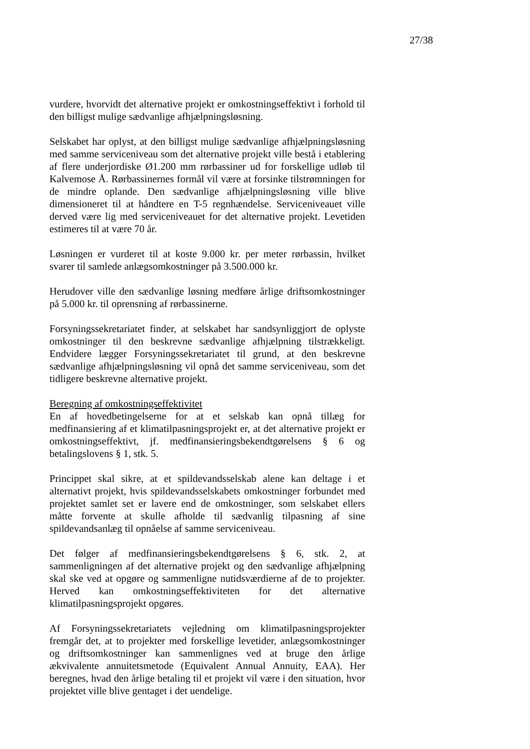27/38
vurdere, hvorvidt det alternative projekt er omkostningseffektivt i forhold til den billigst mulige sædvanlige afhjælpningsløsning.
Selskabet har oplyst, at den billigst mulige sædvanlige afhjælpningsløsning med samme serviceniveau som det alternative projekt ville bestå i etablering af flere underjordiske Ø1.200 mm rørbassiner ud for forskellige udløb til Kalvemose Å. Rørbassinernes formål vil være at forsinke tilstrømningen for de mindre oplande. Den sædvanlige afhjælpningsløsning ville blive dimensioneret til at håndtere en T-5 regnhændelse. Serviceniveauet ville derved være lig med serviceniveauet for det alternative projekt. Levetiden estimeres til at være 70 år.
Løsningen er vurderet til at koste 9.000 kr. per meter rørbassin, hvilket svarer til samlede anlægsomkostninger på 3.500.000 kr.
Herudover ville den sædvanlige løsning medføre årlige driftsomkostninger på 5.000 kr. til oprensning af rørbassinerne.
Forsyningssekretariatet finder, at selskabet har sandsynliggjort de oplyste omkostninger til den beskrevne sædvanlige afhjælpning tilstrækkeligt. Endvidere lægger Forsyningssekretariatet til grund, at den beskrevne sædvanlige afhjælpningsløsning vil opnå det samme serviceniveau, som det tidligere beskrevne alternative projekt.
Beregning af omkostningseffektivitet
En af hovedbetingelserne for at et selskab kan opnå tillæg for medfinansiering af et klimatilpasningsprojekt er, at det alternative projekt er omkostningseffektivt, jf. medfinansieringsbekendtgørelsens § 6 og betalingslovens § 1, stk. 5.
Princippet skal sikre, at et spildevandsselskab alene kan deltage i et alternativt projekt, hvis spildevandsselskabets omkostninger forbundet med projektet samlet set er lavere end de omkostninger, som selskabet ellers måtte forvente at skulle afholde til sædvanlig tilpasning af sine spildevandsanlæg til opnåelse af samme serviceniveau.
Det følger af medfinansieringsbekendtgørelsens § 6, stk. 2, at sammenligningen af det alternative projekt og den sædvanlige afhjælpning skal ske ved at opgøre og sammenligne nutidsværdierne af de to projekter. Herved kan omkostningseffektiviteten for det alternative klimatilpasningsprojekt opgøres.
Af Forsyningssekretariatets vejledning om klimatilpasningsprojekter fremgår det, at to projekter med forskellige levetider, anlægsomkostninger og driftsomkostninger kan sammenlignes ved at bruge den årlige ækvivalente annuitetsmetode (Equivalent Annual Annuity, EAA). Her beregnes, hvad den årlige betaling til et projekt vil være i den situation, hvor projektet ville blive gentaget i det uendelige.